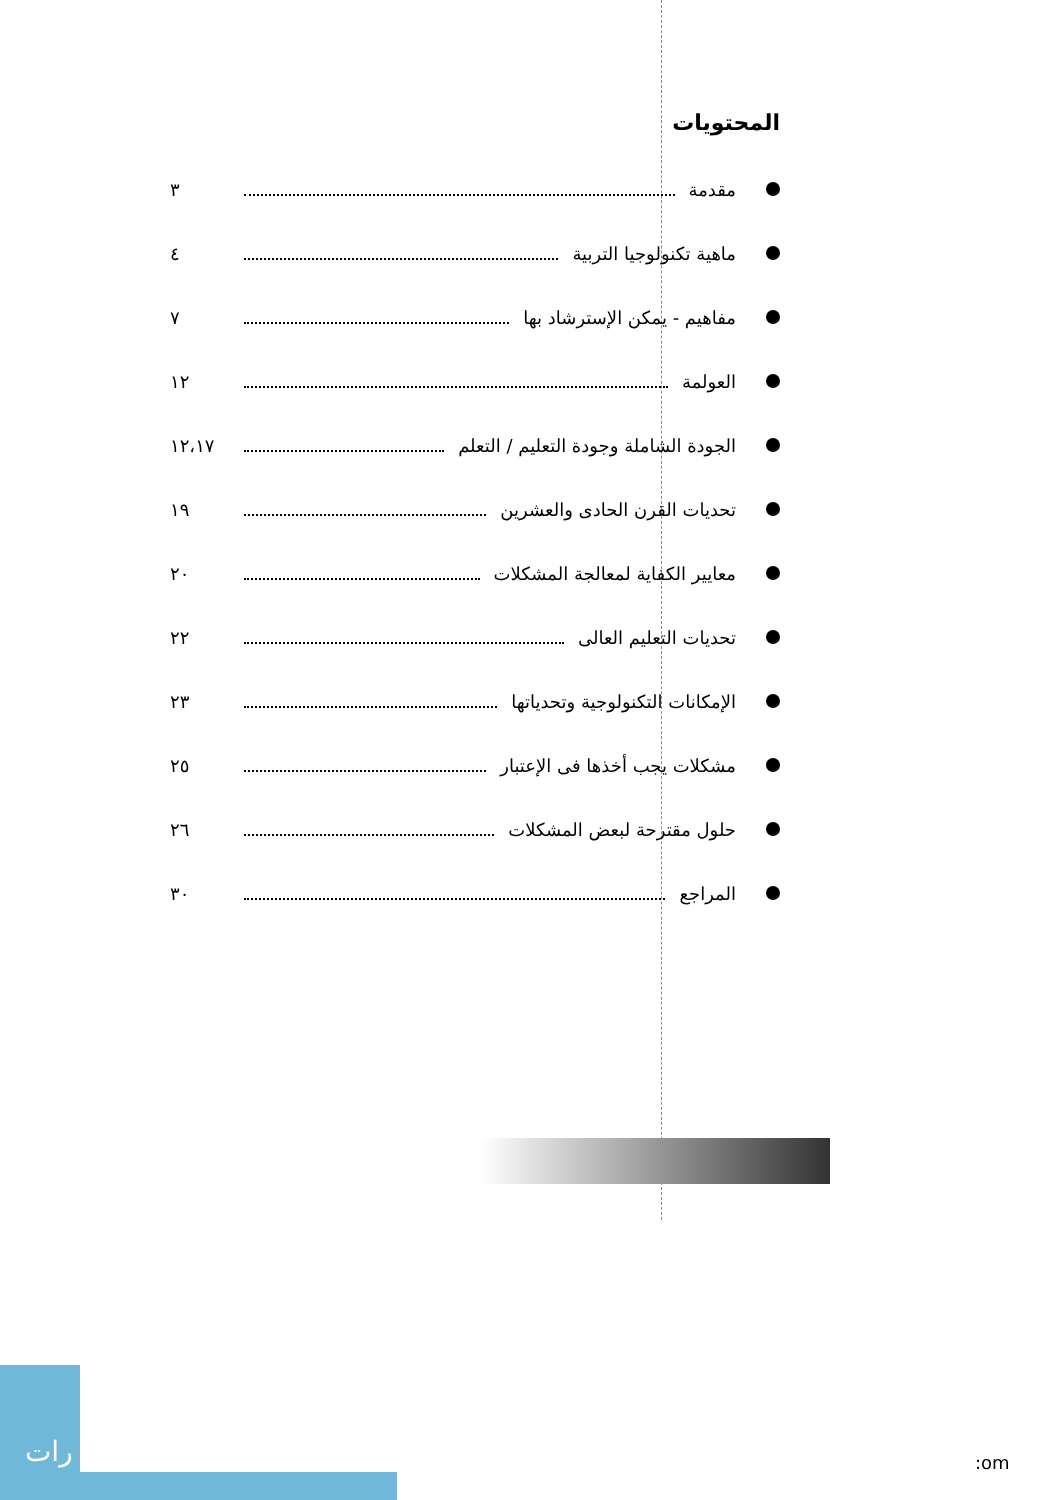المحتويات
مقدمة ٣
ماهية تكنولوجيا التربية ٤
مفاهيم - يمكن الإسترشاد بها ٧
العولمة ١٢
الجودة الشاملة وجودة التعليم / التعلم ١٢،١٧
تحديات القرن الحادى والعشرين ١٩
معايير الكفاية لمعالجة المشكلات ٢٠
تحديات التعليم العالى ٢٢
الإمكانات التكنولوجية وتحدياتها ٢٣
مشكلات يجب أخذها فى الإعتبار ٢٥
حلول مقترحة لبعض المشكلات ٢٦
المراجع ٣٠
رات
:om